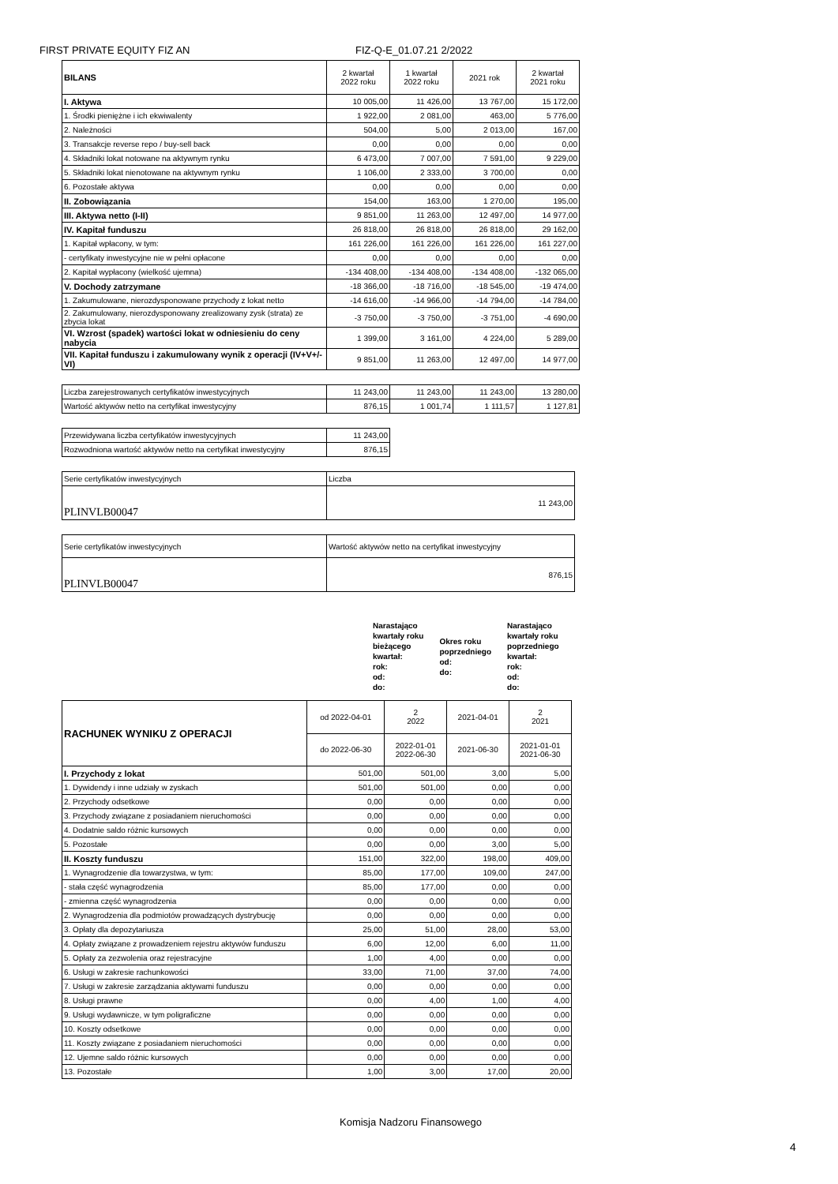FIRST PRIVATE EQUITY FIZ AN FIZ-Q-E_01.07.21 2/2022
| BILANS | 2 kwartał 2022 roku | 1 kwartał 2022 roku | 2021 rok | 2 kwartał 2021 roku |
| --- | --- | --- | --- | --- |
| I. Aktywa | 10 005,00 | 11 426,00 | 13 767,00 | 15 172,00 |
| 1. Środki pieniężne i ich ekwiwalenty | 1 922,00 | 2 081,00 | 463,00 | 5 776,00 |
| 2. Należności | 504,00 | 5,00 | 2 013,00 | 167,00 |
| 3. Transakcje reverse repo / buy-sell back | 0,00 | 0,00 | 0,00 | 0,00 |
| 4. Składniki lokat notowane na aktywnym rynku | 6 473,00 | 7 007,00 | 7 591,00 | 9 229,00 |
| 5. Składniki lokat nienotowane na aktywnym rynku | 1 106,00 | 2 333,00 | 3 700,00 | 0,00 |
| 6. Pozostałe aktywa | 0,00 | 0,00 | 0,00 | 0,00 |
| II. Zobowiązania | 154,00 | 163,00 | 1 270,00 | 195,00 |
| III. Aktywa netto (I-II) | 9 851,00 | 11 263,00 | 12 497,00 | 14 977,00 |
| IV. Kapitał funduszu | 26 818,00 | 26 818,00 | 26 818,00 | 29 162,00 |
| 1. Kapitał wpłacony, w tym: | 161 226,00 | 161 226,00 | 161 226,00 | 161 227,00 |
| - certyfikaty inwestycyjne nie w pełni opłacone | 0,00 | 0,00 | 0,00 | 0,00 |
| 2. Kapitał wypłacony (wielkość ujemna) | -134 408,00 | -134 408,00 | -134 408,00 | -132 065,00 |
| V. Dochody zatrzymane | -18 366,00 | -18 716,00 | -18 545,00 | -19 474,00 |
| 1. Zakumulowane, nierozdysponowane przychody z lokat netto | -14 616,00 | -14 966,00 | -14 794,00 | -14 784,00 |
| 2. Zakumulowany, nierozdysponowany zrealizowany zysk (strata) ze zbycia lokat | -3 750,00 | -3 750,00 | -3 751,00 | -4 690,00 |
| VI. Wzrost (spadek) wartości lokat w odniesieniu do ceny nabycia | 1 399,00 | 3 161,00 | 4 224,00 | 5 289,00 |
| VII. Kapitał funduszu i zakumulowany wynik z operacji (IV+V+/-VI) | 9 851,00 | 11 263,00 | 12 497,00 | 14 977,00 |
| Liczba zarejestrowanych certyfikatów inwestycyjnych | 11 243,00 | 11 243,00 | 11 243,00 | 13 280,00 |
| Wartość aktywów netto na certyfikat inwestycyjny | 876,15 | 1 001,74 | 1 111,57 | 1 127,81 |
| Przewidywana liczba certyfikatów inwestycyjnych | 11 243,00 |
| Rozwodniona wartość aktywów netto na certyfikat inwestycyjny | 876,15 |
| Serie certyfikatów inwestycyjnych | Liczba |
| PLINVLB00047 | 11 243,00 |
| Serie certyfikatów inwestycyjnych | Wartość aktywów netto na certyfikat inwestycyjny |
| PLINVLB00047 | 876,15 |
Narastająco
kwartały roku
bieżącego
kwartał:
rok:
od:
do:
Okres roku
poprzedniego
od:
do:
Narastająco
kwartały roku
poprzedniego
kwartał:
rok:
od:
do:
| RACHUNEK WYNIKU Z OPERACJI | od 2022-04-01 | 2 2022 | 2021-04-01 | 2 2021 |
| --- | --- | --- | --- | --- |
| | do 2022-06-30 | 2022-01-01 2022-06-30 | 2021-06-30 | 2021-01-01 2021-06-30 |
| I. Przychody z lokat | 501,00 | 501,00 | 3,00 | 5,00 |
| 1. Dywidendy i inne udziały w zyskach | 501,00 | 501,00 | 0,00 | 0,00 |
| 2. Przychody odsetkowe | 0,00 | 0,00 | 0,00 | 0,00 |
| 3. Przychody związane z posiadaniem nieruchomości | 0,00 | 0,00 | 0,00 | 0,00 |
| 4. Dodatnie saldo różnic kursowych | 0,00 | 0,00 | 0,00 | 0,00 |
| 5. Pozostałe | 0,00 | 0,00 | 3,00 | 5,00 |
| II. Koszty funduszu | 151,00 | 322,00 | 198,00 | 409,00 |
| 1. Wynagrodzenie dla towarzystwa, w tym: | 85,00 | 177,00 | 109,00 | 247,00 |
| - stała część wynagrodzenia | 85,00 | 177,00 | 0,00 | 0,00 |
| - zmienna część wynagrodzenia | 0,00 | 0,00 | 0,00 | 0,00 |
| 2. Wynagrodzenia dla podmiotów prowadzących dystrybucję | 0,00 | 0,00 | 0,00 | 0,00 |
| 3. Opłaty dla depozytariusza | 25,00 | 51,00 | 28,00 | 53,00 |
| 4. Opłaty związane z prowadzeniem rejestru aktywów funduszu | 6,00 | 12,00 | 6,00 | 11,00 |
| 5. Opłaty za zezwolenia oraz rejestracyjne | 1,00 | 4,00 | 0,00 | 0,00 |
| 6. Usługi w zakresie rachunkowości | 33,00 | 71,00 | 37,00 | 74,00 |
| 7. Usługi w zakresie zarządzania aktywami funduszu | 0,00 | 0,00 | 0,00 | 0,00 |
| 8. Usługi prawne | 0,00 | 4,00 | 1,00 | 4,00 |
| 9. Usługi wydawnicze, w tym poligraficzne | 0,00 | 0,00 | 0,00 | 0,00 |
| 10. Koszty odsetkowe | 0,00 | 0,00 | 0,00 | 0,00 |
| 11. Koszty związane z posiadaniem nieruchomości | 0,00 | 0,00 | 0,00 | 0,00 |
| 12. Ujemne saldo różnic kursowych | 0,00 | 0,00 | 0,00 | 0,00 |
| 13. Pozostałe | 1,00 | 3,00 | 17,00 | 20,00 |
Komisja Nadzoru Finansowego
4